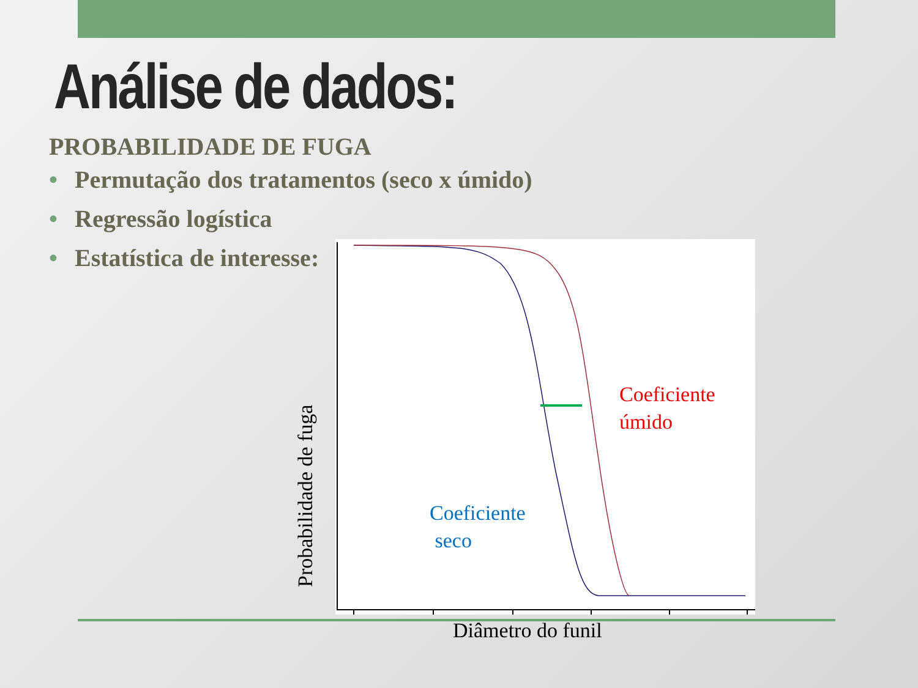Análise de dados:
PROBABILIDADE DE FUGA
• Permutação dos tratamentos (seco x úmido)
• Regressão logística
• Estatística de interesse:
Probabilidade de fuga
Coeficiente
úmido
Coeficiente
seco
Diâmetro do funil